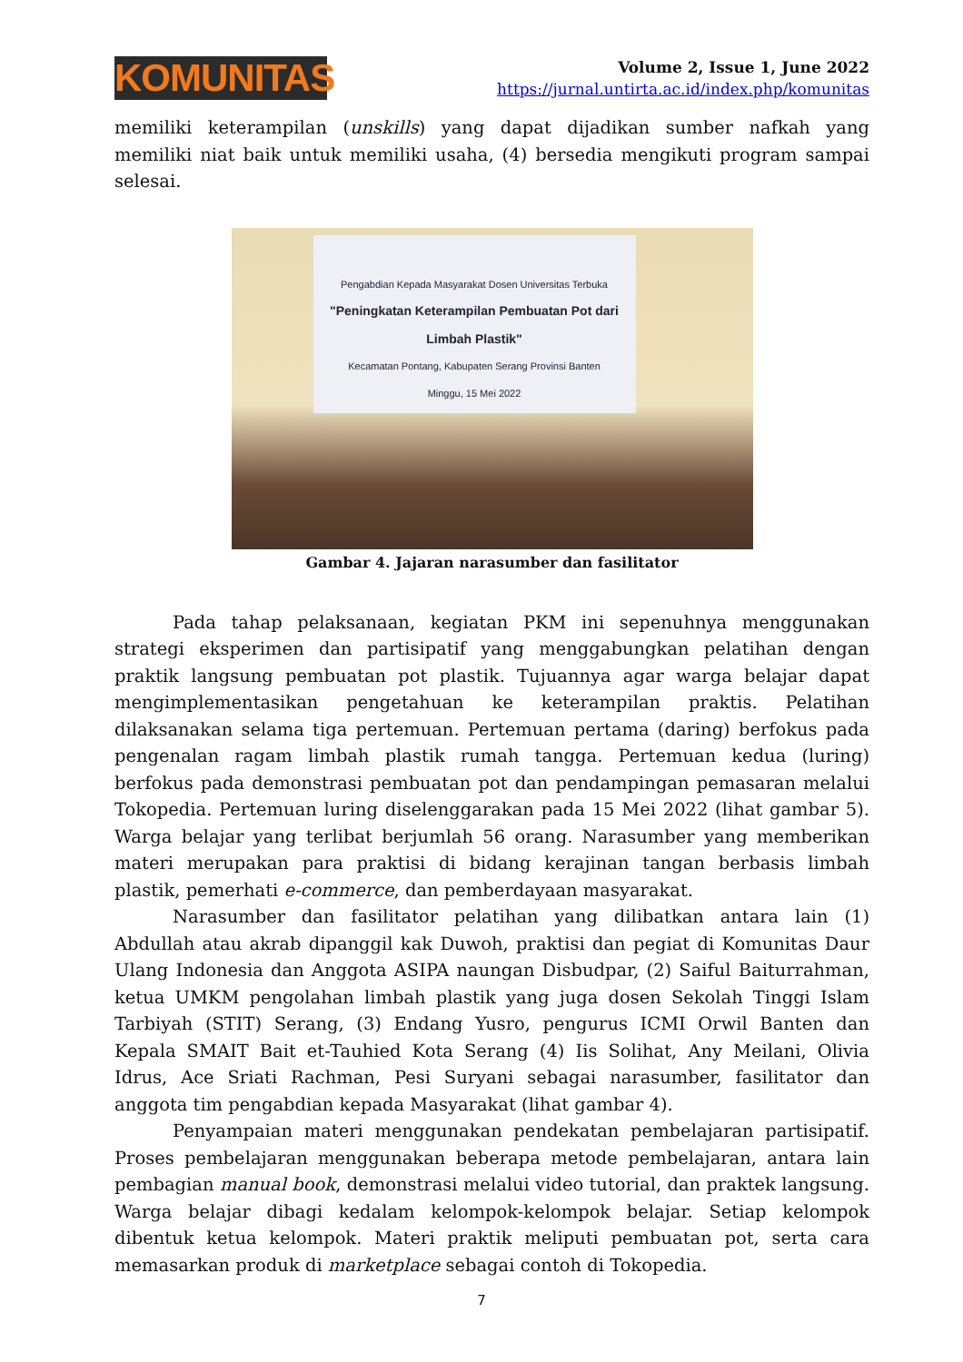KOMUNITAS
Volume 2, Issue 1, June 2022
https://jurnal.untirta.ac.id/index.php/komunitas
memiliki keterampilan (unskills) yang dapat dijadikan sumber nafkah yang memiliki niat baik untuk memiliki usaha, (4) bersedia mengikuti program sampai selesai.
Pengabdian Kepada Masyarakat Dosen Universitas Terbuka
"Peningkatan Keterampilan Pembuatan Pot dari Limbah Plastik"
Kecamatan Pontang, Kabupaten Serang Provinsi Banten
Minggu, 15 Mei 2022
Gambar 4. Jajaran narasumber dan fasilitator
Pada tahap pelaksanaan, kegiatan PKM ini sepenuhnya menggunakan strategi eksperimen dan partisipatif yang menggabungkan pelatihan dengan praktik langsung pembuatan pot plastik. Tujuannya agar warga belajar dapat mengimplementasikan pengetahuan ke keterampilan praktis. Pelatihan dilaksanakan selama tiga pertemuan. Pertemuan pertama (daring) berfokus pada pengenalan ragam limbah plastik rumah tangga. Pertemuan kedua (luring) berfokus pada demonstrasi pembuatan pot dan pendampingan pemasaran melalui Tokopedia. Pertemuan luring diselenggarakan pada 15 Mei 2022 (lihat gambar 5). Warga belajar yang terlibat berjumlah 56 orang. Narasumber yang memberikan materi merupakan para praktisi di bidang kerajinan tangan berbasis limbah plastik, pemerhati e-commerce, dan pemberdayaan masyarakat.
Narasumber dan fasilitator pelatihan yang dilibatkan antara lain (1) Abdullah atau akrab dipanggil kak Duwoh, praktisi dan pegiat di Komunitas Daur Ulang Indonesia dan Anggota ASIPA naungan Disbudpar, (2) Saiful Baiturrahman, ketua UMKM pengolahan limbah plastik yang juga dosen Sekolah Tinggi Islam Tarbiyah (STIT) Serang, (3) Endang Yusro, pengurus ICMI Orwil Banten dan Kepala SMAIT Bait et-Tauhied Kota Serang (4) Iis Solihat, Any Meilani, Olivia Idrus, Ace Sriati Rachman, Pesi Suryani sebagai narasumber, fasilitator dan anggota tim pengabdian kepada Masyarakat (lihat gambar 4).
Penyampaian materi menggunakan pendekatan pembelajaran partisipatif. Proses pembelajaran menggunakan beberapa metode pembelajaran, antara lain pembagian manual book, demonstrasi melalui video tutorial, dan praktek langsung. Warga belajar dibagi kedalam kelompok-kelompok belajar. Setiap kelompok dibentuk ketua kelompok. Materi praktik meliputi pembuatan pot, serta cara memasarkan produk di marketplace sebagai contoh di Tokopedia.
7